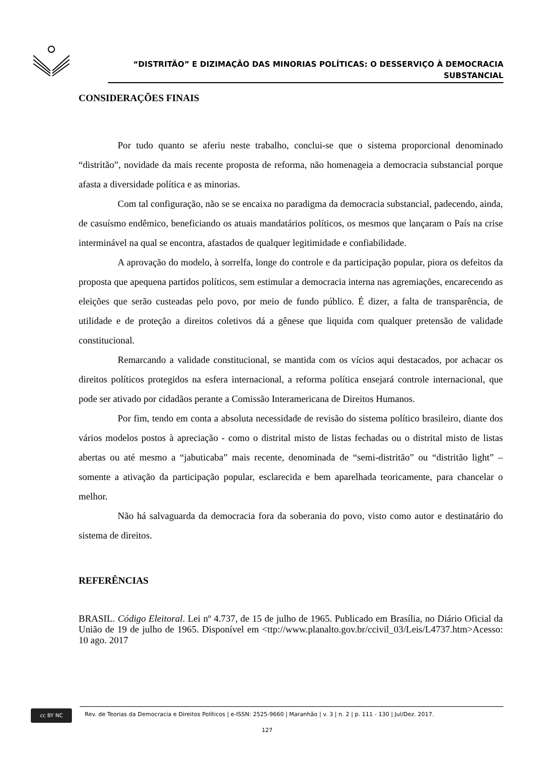“DISTRITÃO” E DIZIMAÇÃO DAS MINORIAS POLÍTICAS: O DESSERVIÇO À DEMOCRACIA
SUBSTANCIAL
CONSIDERAÇÕES FINAIS
Por tudo quanto se aferiu neste trabalho, conclui-se que o sistema proporcional denominado “distritão”, novidade da mais recente proposta de reforma, não homenageia a democracia substancial porque afasta a diversidade política e as minorias.
Com tal configuração, não se se encaixa no paradigma da democracia substancial, padecendo, ainda, de casuísmo endêmico, beneficiando os atuais mandatários políticos, os mesmos que lançaram o País na crise interminável na qual se encontra, afastados de qualquer legitimidade e confiabilidade.
A aprovação do modelo, à sorrelfa, longe do controle e da participação popular, piora os defeitos da proposta que apequena partidos políticos, sem estimular a democracia interna nas agremiações, encarecendo as eleições que serão custeadas pelo povo, por meio de fundo público. É dizer, a falta de transparência, de utilidade e de proteção a direitos coletivos dá a gênese que liquida com qualquer pretensão de validade constitucional.
Remarcando a validade constitucional, se mantida com os vícios aqui destacados, por achacar os direitos políticos protegidos na esfera internacional, a reforma política ensejará controle internacional, que pode ser ativado por cidadãos perante a Comissão Interamericana de Direitos Humanos.
Por fim, tendo em conta a absoluta necessidade de revisão do sistema político brasileiro, diante dos vários modelos postos à apreciação - como o distrital misto de listas fechadas ou o distrital misto de listas abertas ou até mesmo a “jabuticaba” mais recente, denominada de “semi-distritão” ou “distritão light” – somente a ativação da participação popular, esclarecida e bem aparelhada teoricamente, para chancelar o melhor.
Não há salvaguarda da democracia fora da soberania do povo, visto como autor e destinatário do sistema de direitos.
REFERÊNCIAS
BRASIL. Código Eleitoral. Lei nº 4.737, de 15 de julho de 1965. Publicado em Brasília, no Diário Oficial da União de 19 de julho de 1965. Disponível em <ttp://www.planalto.gov.br/ccivil_03/Leis/L4737.htm>Acesso: 10 ago. 2017
cc BY NC
Rev. de Teorias da Democracia e Direitos Políticos | e-ISSN: 2525-9660 | Maranhão | v. 3 | n. 2 | p. 111 - 130 | Jul/Dez. 2017.
127